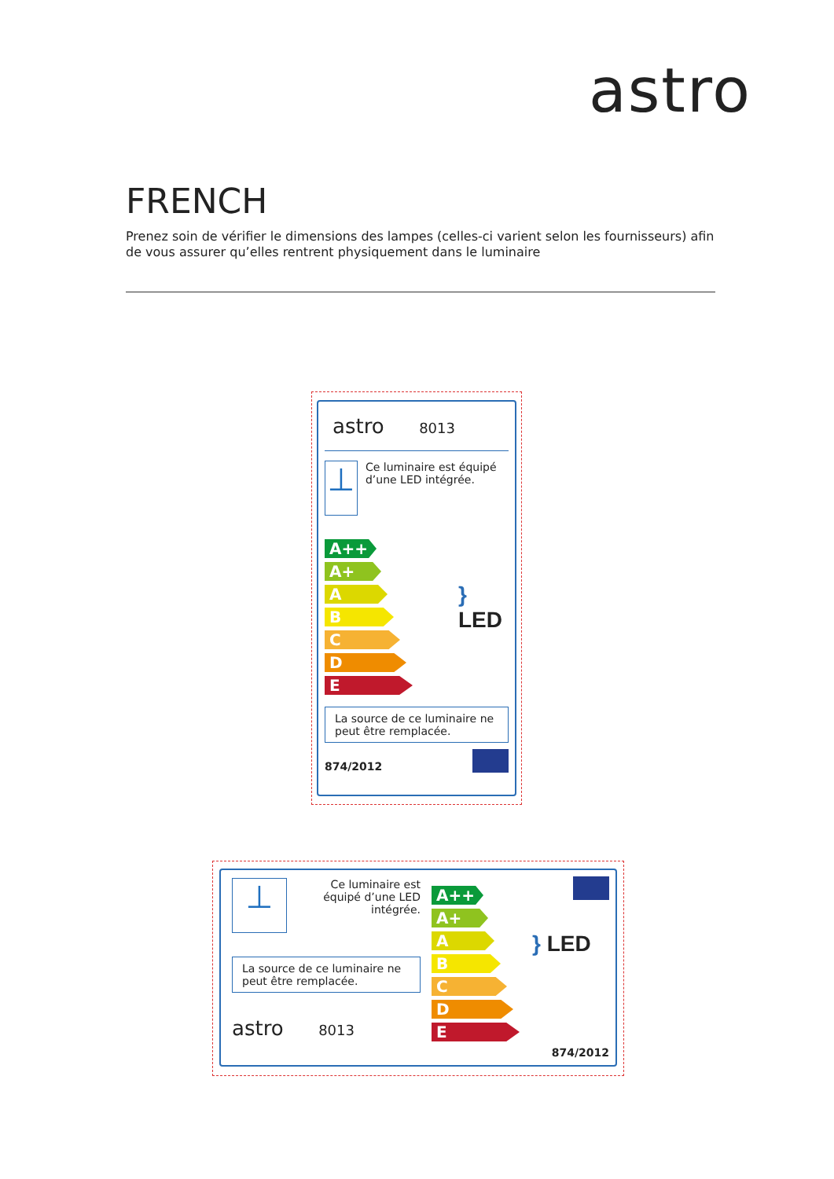astro
FRENCH
Prenez soin de vérifier le dimensions des lampes (celles-ci varient selon les fournisseurs) afin de vous assurer qu’elles rentrent physiquement dans le luminaire
astro 8013
⊥
Ce luminaire est équipé d’une LED intégrée.
A++
A+
A
B
C
D
E
} LED
La source de ce luminaire ne peut être remplacée.
874/2012
⊥
Ce luminaire est équipé d’une LED intégrée.
La source de ce luminaire ne peut être remplacée.
astro 8013
A++
A+
A
B
C
D
E
} LED
874/2012